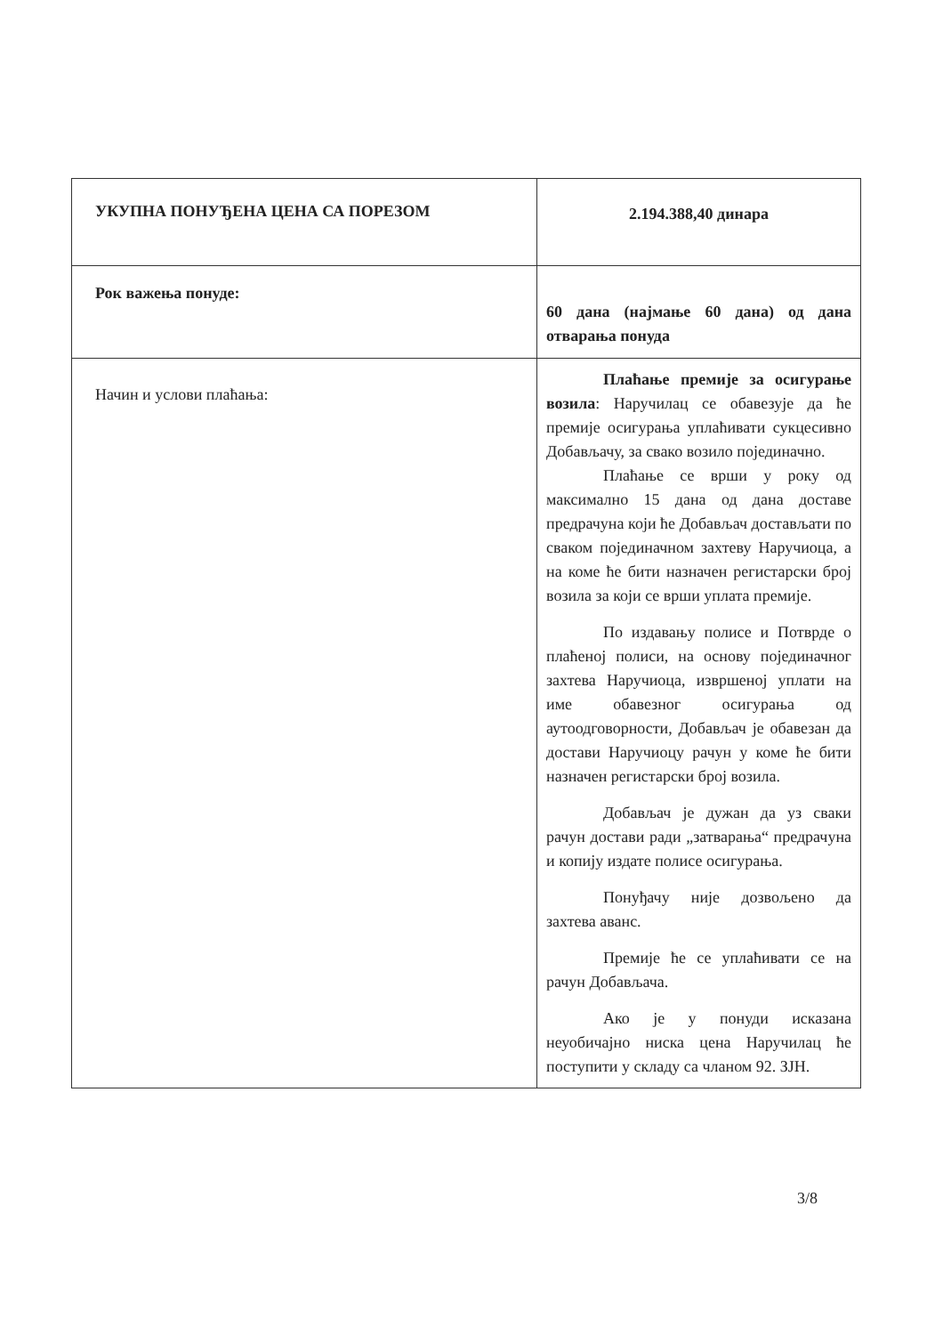| УКУПНА ПОНУЂЕНА ЦЕНА СА ПОРЕЗОМ | 2.194.388,40 динара |
| Рок важења понуде: | 60 дана (најмање 60 дана) од дана отварања понуда |
| Начин и услови плаћања: | Плаћање премије за осигурање возила : Наручилац се обавезује да ће премије осигурања уплаћивати сукцесивно Добављачу, за свако возило појединачно. Плаћање се врши у року од максимално 15 дана од дана доставе предрачуна који ће Добављач достављати по сваком појединачном захтеву Наручиоца, а на коме ће бити назначен регистарски број возила за који се врши уплата премије. По издавању полисе и Потврде о плаћеној полиси, на основу појединачног захтева Наручиоца, извршеној уплати на име обавезног осигурања од аутоодговорности, Добављач је обавезан да достави Наручиоцу рачун у коме ће бити назначен регистарски број возила. Добављач је дужан да уз сваки рачун достави ради „затварања“ предрачуна и копију издате полисе осигурања. Понуђачу није дозвољено да захтева аванс. Премије ће се уплаћивати се на рачун Добављача. Ако је у понуди исказана неуобичајно ниска цена Наручилац ће поступити у складу са чланом 92. ЗЈН. |
3/8